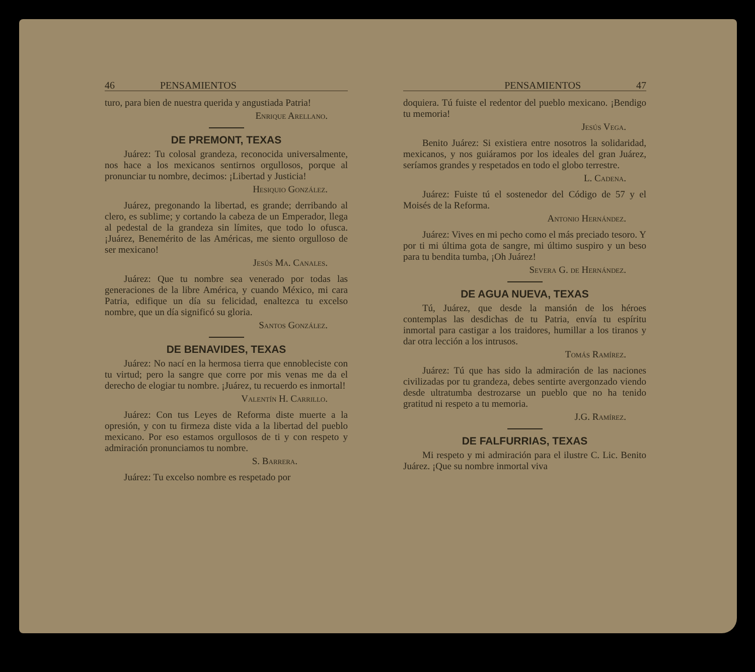46 PENSAMIENTOS
turo, para bien de nuestra querida y angustiada Patria!
Enrique Arellano.
DE PREMONT, TEXAS
Juárez: Tu colosal grandeza, reconocida universalmente, nos hace a los mexicanos sentirnos orgullosos, porque al pronunciar tu nombre, decimos: ¡Libertad y Justicia!
Hesiquio González.
Juárez, pregonando la libertad, es grande; derribando al clero, es sublime; y cortando la cabeza de un Emperador, llega al pedestal de la grandeza sin límites, que todo lo ofusca. ¡Juárez, Benemérito de las Américas, me siento orgulloso de ser mexicano!
Jesús Ma. Canales.
Juárez: Que tu nombre sea venerado por todas las generaciones de la libre América, y cuando México, mi cara Patria, edifique un día su felicidad, enaltezca tu excelso nombre, que un día significó su gloria.
Santos González.
DE BENAVIDES, TEXAS
Juárez: No nací en la hermosa tierra que ennobleciste con tu virtud; pero la sangre que corre por mis venas me da el derecho de elogiar tu nombre. ¡Juárez, tu recuerdo es inmortal!
Valentín H. Carrillo.
Juárez: Con tus Leyes de Reforma diste muerte a la opresión, y con tu firmeza diste vida a la libertad del pueblo mexicano. Por eso estamos orgullosos de ti y con respeto y admiración pronunciamos tu nombre.
S. Barrera.
Juárez: Tu excelso nombre es respetado por
PENSAMIENTOS 47
doquiera. Tú fuiste el redentor del pueblo mexicano. ¡Bendigo tu memoria!
Jesús Vega.
Benito Juárez: Si existiera entre nosotros la solidaridad, mexicanos, y nos guiáramos por los ideales del gran Juárez, seríamos grandes y respetados en todo el globo terrestre.
L. Cadena.
Juárez: Fuiste tú el sostenedor del Código de 57 y el Moisés de la Reforma.
Antonio Hernández.
Juárez: Vives en mi pecho como el más preciado tesoro. Y por ti mi última gota de sangre, mi último suspiro y un beso para tu bendita tumba, ¡Oh Juárez!
Severa G. de Hernández.
DE AGUA NUEVA, TEXAS
Tú, Juárez, que desde la mansión de los héroes contemplas las desdichas de tu Patria, envía tu espíritu inmortal para castigar a los traidores, humillar a los tiranos y dar otra lección a los intrusos.
Tomás Ramírez.
Juárez: Tú que has sido la admiración de las naciones civilizadas por tu grandeza, debes sentirte avergonzado viendo desde ultratumba destrozarse un pueblo que no ha tenido gratitud ni respeto a tu memoria.
J.G. Ramírez.
DE FALFURRIAS, TEXAS
Mi respeto y mi admiración para el ilustre C. Lic. Benito Juárez. ¡Que su nombre inmortal viva